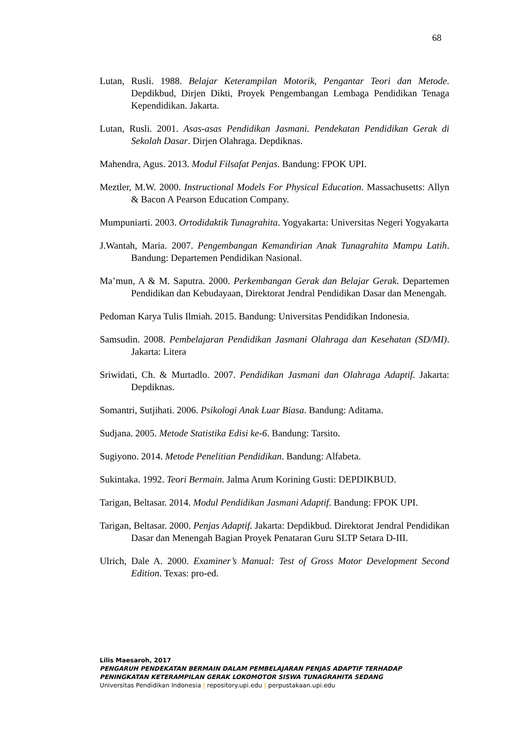68
Lutan, Rusli. 1988. Belajar Keterampilan Motorik, Pengantar Teori dan Metode. Depdikbud, Dirjen Dikti, Proyek Pengembangan Lembaga Pendidikan Tenaga Kependidikan. Jakarta.
Lutan, Rusli. 2001. Asas-asas Pendidikan Jasmani. Pendekatan Pendidikan Gerak di Sekolah Dasar. Dirjen Olahraga. Depdiknas.
Mahendra, Agus. 2013. Modul Filsafat Penjas. Bandung: FPOK UPI.
Meztler, M.W. 2000. Instructional Models For Physical Education. Massachusetts: Allyn & Bacon A Pearson Education Company.
Mumpuniarti. 2003. Ortodidaktik Tunagrahita. Yogyakarta: Universitas Negeri Yogyakarta
J.Wantah, Maria. 2007. Pengembangan Kemandirian Anak Tunagrahita Mampu Latih. Bandung: Departemen Pendidikan Nasional.
Ma’mun, A & M. Saputra. 2000. Perkembangan Gerak dan Belajar Gerak. Departemen Pendidikan dan Kebudayaan, Direktorat Jendral Pendidikan Dasar dan Menengah.
Pedoman Karya Tulis Ilmiah. 2015. Bandung: Universitas Pendidikan Indonesia.
Samsudin. 2008. Pembelajaran Pendidikan Jasmani Olahraga dan Kesehatan (SD/MI). Jakarta: Litera
Sriwidati, Ch. & Murtadlo. 2007. Pendidikan Jasmani dan Olahraga Adaptif. Jakarta: Depdiknas.
Somantri, Sutjihati. 2006. Psikologi Anak Luar Biasa. Bandung: Aditama.
Sudjana. 2005. Metode Statistika Edisi ke-6. Bandung: Tarsito.
Sugiyono. 2014. Metode Penelitian Pendidikan. Bandung: Alfabeta.
Sukintaka. 1992. Teori Bermain. Jalma Arum Korining Gusti: DEPDIKBUD.
Tarigan, Beltasar. 2014. Modul Pendidikan Jasmani Adaptif. Bandung: FPOK UPI.
Tarigan, Beltasar. 2000. Penjas Adaptif. Jakarta: Depdikbud. Direktorat Jendral Pendidikan Dasar dan Menengah Bagian Proyek Penataran Guru SLTP Setara D-III.
Ulrich, Dale A. 2000. Examiner’s Manual: Test of Gross Motor Development Second Edition. Texas: pro-ed.
Lilis Maesaroh, 2017
PENGARUH PENDEKATAN BERMAIN DALAM PEMBELAJARAN PENJAS ADAPTIF TERHADAP
PENINGKATAN KETERAMPILAN GERAK LOKOMOTOR SISWA TUNAGRAHITA SEDANG
Universitas Pendidikan Indonesia | repository.upi.edu | perpustakaan.upi.edu